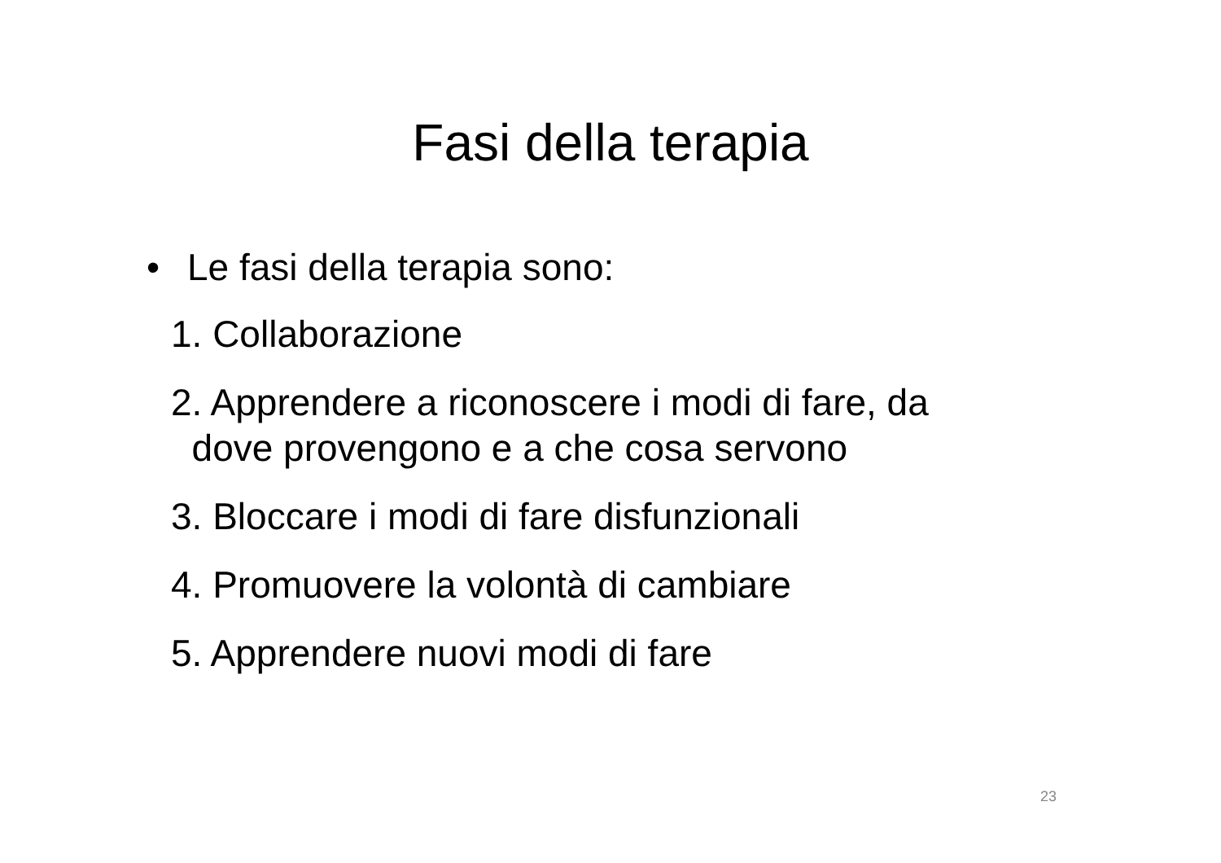Fasi della terapia
• Le fasi della terapia sono:
1. Collaborazione
2. Apprendere a riconoscere i modi di fare, da
dove provengono e a che cosa servono
3. Bloccare i modi di fare disfunzionali
4. Promuovere la volontà di cambiare
5. Apprendere nuovi modi di fare
23